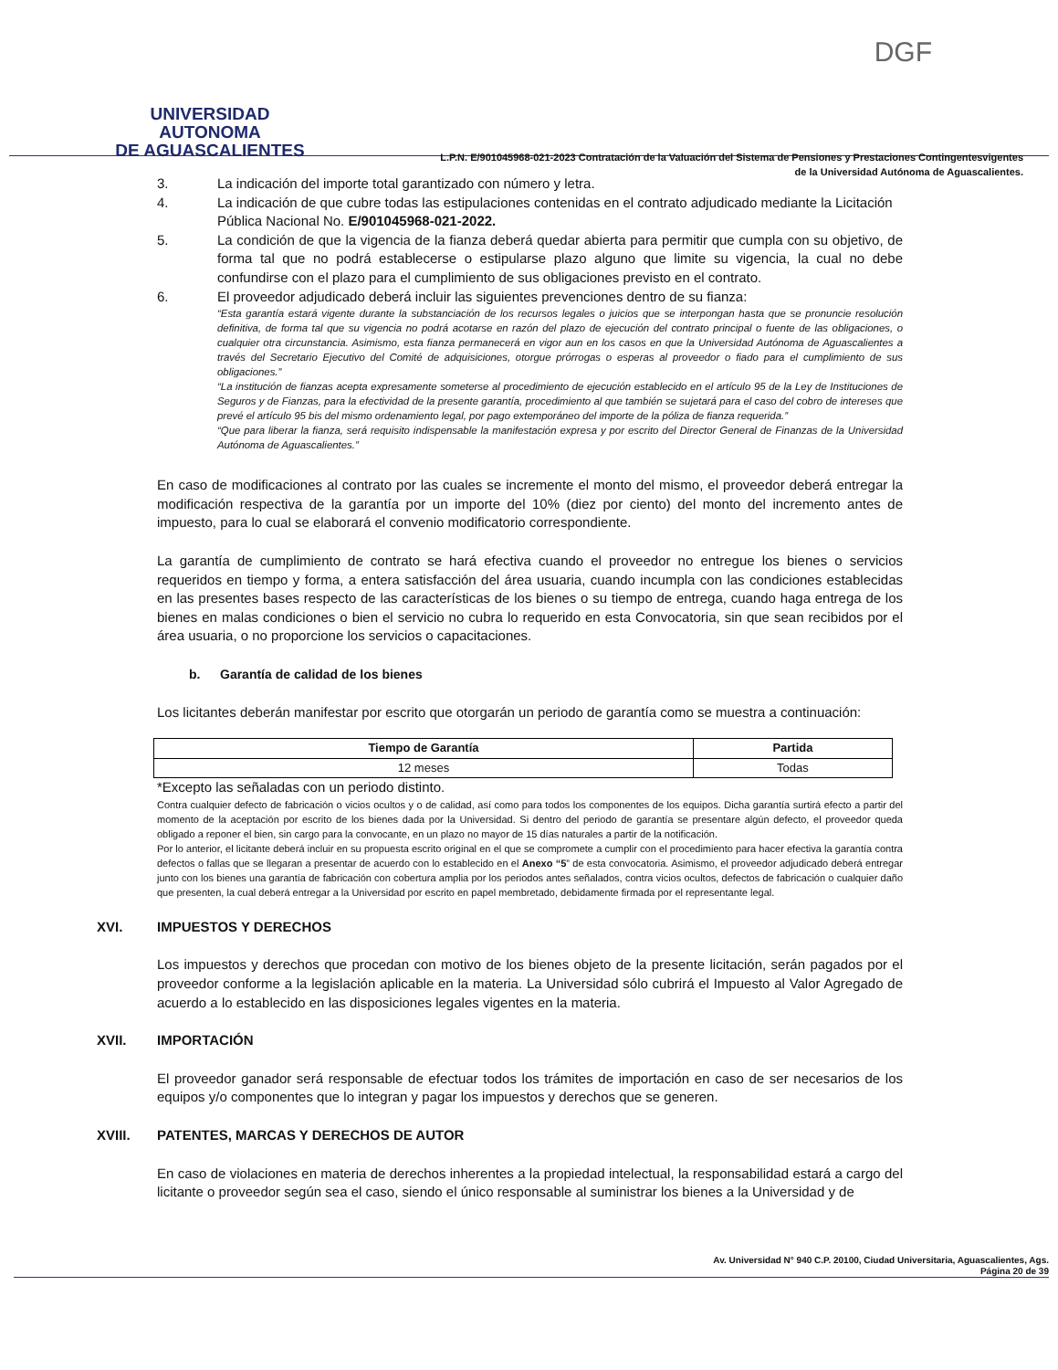UNIVERSIDAD AUTONOMA
DE AGUASCALIENTES
DGF
L.P.N. E/901045968-021-2023 Contratación de la Valuación del Sistema de Pensiones y Prestaciones Contingentesvigentes
de la Universidad Autónoma de Aguascalientes.
3. La indicación del importe total garantizado con número y letra.
4. La indicación de que cubre todas las estipulaciones contenidas en el contrato adjudicado mediante la Licitación Pública Nacional No. E/901045968-021-2022.
5. La condición de que la vigencia de la fianza deberá quedar abierta para permitir que cumpla con su objetivo, de forma tal que no podrá establecerse o estipularse plazo alguno que limite su vigencia, la cual no debe confundirse con el plazo para el cumplimiento de sus obligaciones previsto en el contrato.
6. El proveedor adjudicado deberá incluir las siguientes prevenciones dentro de su fianza:
“Esta garantía estará vigente durante la substanciación de los recursos legales o juicios que se interpongan hasta que se pronuncie resolución definitiva, de forma tal que su vigencia no podrá acotarse en razón del plazo de ejecución del contrato principal o fuente de las obligaciones, o cualquier otra circunstancia. Asimismo, esta fianza permanecerá en vigor aun en los casos en que la Universidad Autónoma de Aguascalientes a través del Secretario Ejecutivo del Comité de adquisiciones, otorgue prórrogas o esperas al proveedor o fiado para el cumplimiento de sus obligaciones.”
“La institución de fianzas acepta expresamente someterse al procedimiento de ejecución establecido en el artículo 95 de la Ley de Instituciones de Seguros y de Fianzas, para la efectividad de la presente garantía, procedimiento al que también se sujetará para el caso del cobro de intereses que prevé el artículo 95 bis del mismo ordenamiento legal, por pago extemporáneo del importe de la póliza de fianza requerida.”
“Que para liberar la fianza, será requisito indispensable la manifestación expresa y por escrito del Director General de Finanzas de la Universidad Autónoma de Aguascalientes.”
En caso de modificaciones al contrato por las cuales se incremente el monto del mismo, el proveedor deberá entregar la modificación respectiva de la garantía por un importe del 10% (diez por ciento) del monto del incremento antes de impuesto, para lo cual se elaborará el convenio modificatorio correspondiente.
La garantía de cumplimiento de contrato se hará efectiva cuando el proveedor no entregue los bienes o servicios requeridos en tiempo y forma, a entera satisfacción del área usuaria, cuando incumpla con las condiciones establecidas en las presentes bases respecto de las características de los bienes o su tiempo de entrega, cuando haga entrega de los bienes en malas condiciones o bien el servicio no cubra lo requerido en esta Convocatoria, sin que sean recibidos por el área usuaria, o no proporcione los servicios o capacitaciones.
b. Garantía de calidad de los bienes
Los licitantes deberán manifestar por escrito que otorgarán un periodo de garantía como se muestra a continuación:
| Tiempo de Garantía | Partida |
| --- | --- |
| 12 meses | Todas |
*Excepto las señaladas con un periodo distinto.
Contra cualquier defecto de fabricación o vicios ocultos y o de calidad, así como para todos los componentes de los equipos. Dicha garantía surtirá efecto a partir del momento de la aceptación por escrito de los bienes dada por la Universidad. Si dentro del periodo de garantía se presentare algún defecto, el proveedor queda obligado a reponer el bien, sin cargo para la convocante, en un plazo no mayor de 15 días naturales a partir de la notificación.
Por lo anterior, el licitante deberá incluir en su propuesta escrito original en el que se compromete a cumplir con el procedimiento para hacer efectiva la garantía contra defectos o fallas que se llegaran a presentar de acuerdo con lo establecido en el Anexo “5” de esta convocatoria. Asimismo, el proveedor adjudicado deberá entregar junto con los bienes una garantía de fabricación con cobertura amplia por los periodos antes señalados, contra vicios ocultos, defectos de fabricación o cualquier daño que presenten, la cual deberá entregar a la Universidad por escrito en papel membretado, debidamente firmada por el representante legal.
XVI. IMPUESTOS Y DERECHOS
Los impuestos y derechos que procedan con motivo de los bienes objeto de la presente licitación, serán pagados por el proveedor conforme a la legislación aplicable en la materia. La Universidad sólo cubrirá el Impuesto al Valor Agregado de acuerdo a lo establecido en las disposiciones legales vigentes en la materia.
XVII. IMPORTACIÓN
El proveedor ganador será responsable de efectuar todos los trámites de importación en caso de ser necesarios de los equipos y/o componentes que lo integran y pagar los impuestos y derechos que se generen.
XVIII. PATENTES, MARCAS Y DERECHOS DE AUTOR
En caso de violaciones en materia de derechos inherentes a la propiedad intelectual, la responsabilidad estará a cargo del licitante o proveedor según sea el caso, siendo el único responsable al suministrar los bienes a la Universidad y de
Av. Universidad N° 940 C.P. 20100, Ciudad Universitaria, Aguascalientes, Ags.
Página 20 de 39